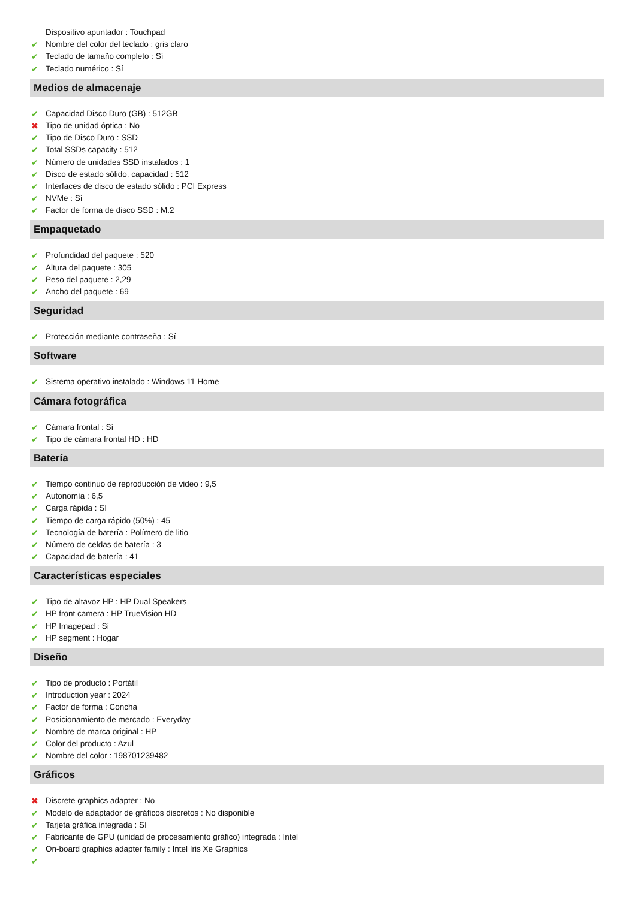Dispositivo apuntador : Touchpad
Nombre del color del teclado : gris claro
Teclado de tamaño completo : Sí
Teclado numérico : Sí
Medios de almacenaje
Capacidad Disco Duro (GB) : 512GB
Tipo de unidad óptica : No
Tipo de Disco Duro : SSD
Total SSDs capacity : 512
Número de unidades SSD instalados : 1
Disco de estado sólido, capacidad : 512
Interfaces de disco de estado sólido : PCI Express
NVMe : Sí
Factor de forma de disco SSD : M.2
Empaquetado
Profundidad del paquete : 520
Altura del paquete : 305
Peso del paquete : 2,29
Ancho del paquete : 69
Seguridad
Protección mediante contraseña : Sí
Software
Sistema operativo instalado : Windows 11 Home
Cámara fotográfica
Cámara frontal : Sí
Tipo de cámara frontal HD : HD
Batería
Tiempo continuo de reproducción de video : 9,5
Autonomía : 6,5
Carga rápida : Sí
Tiempo de carga rápido (50%) : 45
Tecnología de batería : Polímero de litio
Número de celdas de batería : 3
Capacidad de batería : 41
Características especiales
Tipo de altavoz HP : HP Dual Speakers
HP front camera : HP TrueVision HD
HP Imagepad : Sí
HP segment : Hogar
Diseño
Tipo de producto : Portátil
Introduction year : 2024
Factor de forma : Concha
Posicionamiento de mercado : Everyday
Nombre de marca original : HP
Color del producto : Azul
Nombre del color : 198701239482
Gráficos
Discrete graphics adapter : No
Modelo de adaptador de gráficos discretos : No disponible
Tarjeta gráfica integrada : Sí
Fabricante de GPU (unidad de procesamiento gráfico) integrada : Intel
On-board graphics adapter family : Intel Iris Xe Graphics